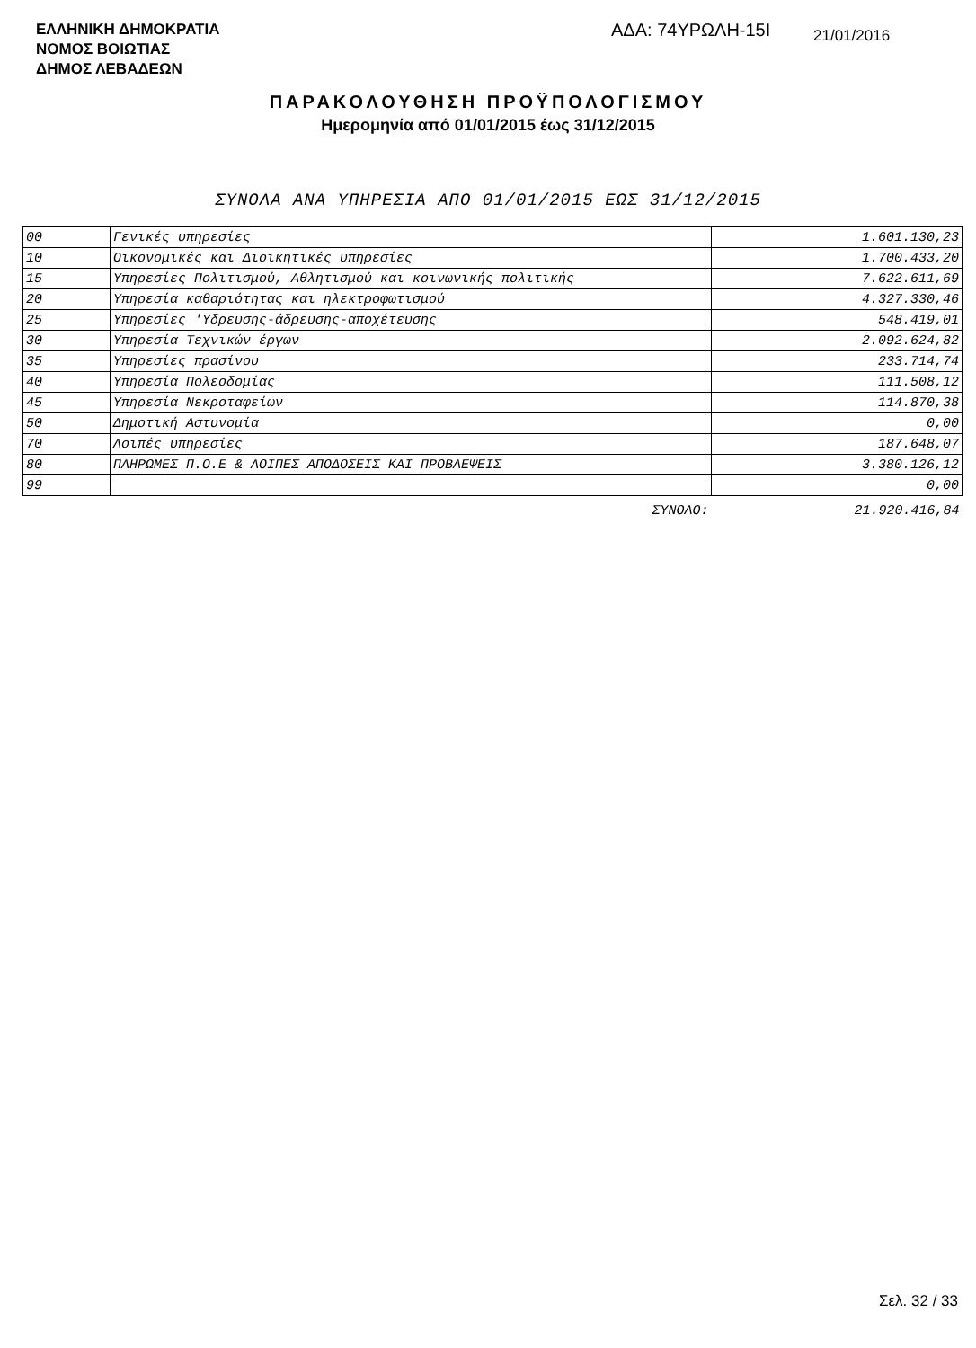ΕΛΛΗΝΙΚΗ ΔΗΜΟΚΡΑΤΙΑ
ΝΟΜΟΣ ΒΟΙΩΤΙΑΣ
ΔΗΜΟΣ ΛΕΒΑΔΕΩΝ
ΑΔΑ: 74ΥΡΩΛΗ-15Ι
21/01/2016
ΠΑΡΑΚΟΛΟΥΘΗΣΗ ΠΡΟΫΠΟΛΟΓΙΣΜΟΥ
Ημερομηνία από 01/01/2015 έως 31/12/2015
ΣΥΝΟΛΑ ΑΝΑ ΥΠΗΡΕΣΙΑ ΑΠΟ 01/01/2015 ΕΩΣ 31/12/2015
| 00 | Γενικές υπηρεσίες | 1.601.130,23 |
| 10 | Οικονομικές και Διοικητικές υπηρεσίες | 1.700.433,20 |
| 15 | Υπηρεσίες Πολιτισμού, Αθλητισμού και κοινωνικής πολιτικής | 7.622.611,69 |
| 20 | Υπηρεσία καθαριότητας και ηλεκτροφωτισμού | 4.327.330,46 |
| 25 | Υπηρεσίες 'Υδρευσης-άδρευσης-αποχέτευσης | 548.419,01 |
| 30 | Υπηρεσία Τεχνικών έργων | 2.092.624,82 |
| 35 | Υπηρεσίες πρασίνου | 233.714,74 |
| 40 | Υπηρεσία Πολεοδομίας | 111.508,12 |
| 45 | Υπηρεσία Νεκροταφείων | 114.870,38 |
| 50 | Δημοτική Αστυνομία | 0,00 |
| 70 | Λοιπές υπηρεσίες | 187.648,07 |
| 80 | ΠΛΗΡΩΜΕΣ Π.Ο.Ε & ΛΟΙΠΕΣ ΑΠΟΔΟΣΕΙΣ ΚΑΙ ΠΡΟΒΛΕΨΕΙΣ | 3.380.126,12 |
| 99 | | 0,00 |
| | ΣΥΝΟΛΟ: | 21.920.416,84 |
Σελ. 32 / 33